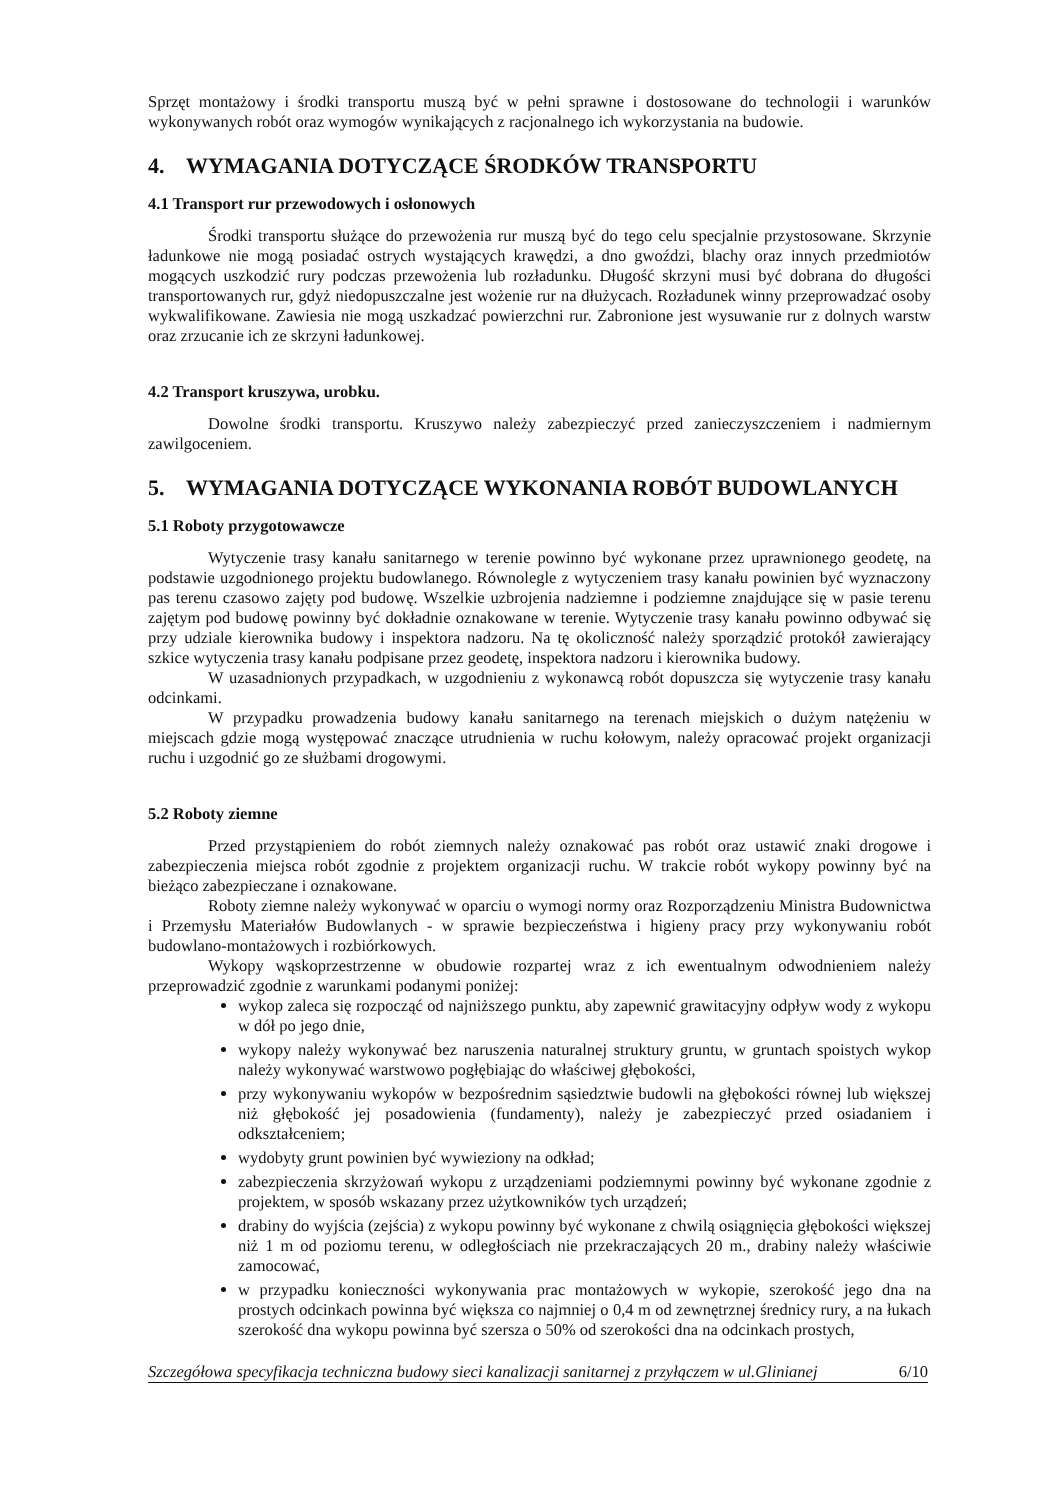Sprzęt montażowy i środki transportu muszą być w pełni sprawne i dostosowane do technologii i warunków wykonywanych robót oraz wymogów wynikających z racjonalnego ich wykorzystania na budowie.
4. WYMAGANIA DOTYCZĄCE ŚRODKÓW TRANSPORTU
4.1 Transport rur przewodowych i osłonowych
Środki transportu służące do przewożenia rur muszą być do tego celu specjalnie przystosowane. Skrzynie ładunkowe nie mogą posiadać ostrych wystających krawędzi, a dno gwoździ, blachy oraz innych przedmiotów mogących uszkodzić rury podczas przewożenia lub rozładunku. Długość skrzyni musi być dobrana do długości transportowanych rur, gdyż niedopuszczalne jest wożenie rur na dłużycach. Rozładunek winny przeprowadzać osoby wykwalifikowane. Zawiesia nie mogą uszkadzać powierzchni rur. Zabronione jest wysuwanie rur z dolnych warstw oraz zrzucanie ich ze skrzyni ładunkowej.
4.2 Transport kruszywa, urobku.
Dowolne środki transportu. Kruszywo należy zabezpieczyć przed zanieczyszczeniem i nadmiernym zawilgoceniem.
5. WYMAGANIA DOTYCZĄCE WYKONANIA ROBÓT BUDOWLANYCH
5.1 Roboty przygotowawcze
Wytyczenie trasy kanału sanitarnego w terenie powinno być wykonane przez uprawnionego geodetę, na podstawie uzgodnionego projektu budowlanego. Równolegle z wytyczeniem trasy kanału powinien być wyznaczony pas terenu czasowo zajęty pod budowę. Wszelkie uzbrojenia nadziemne i podziemne znajdujące się w pasie terenu zajętym pod budowę powinny być dokładnie oznakowane w terenie. Wytyczenie trasy kanału powinno odbywać się przy udziale kierownika budowy i inspektora nadzoru. Na tę okoliczność należy sporządzić protokół zawierający szkice wytyczenia trasy kanału podpisane przez geodetę, inspektora nadzoru i kierownika budowy.
W uzasadnionych przypadkach, w uzgodnieniu z wykonawcą robót dopuszcza się wytyczenie trasy kanału odcinkami.
W przypadku prowadzenia budowy kanału sanitarnego na terenach miejskich o dużym natężeniu w miejscach gdzie mogą występować znaczące utrudnienia w ruchu kołowym, należy opracować projekt organizacji ruchu i uzgodnić go ze służbami drogowymi.
5.2 Roboty ziemne
Przed przystąpieniem do robót ziemnych należy oznakować pas robót oraz ustawić znaki drogowe i zabezpieczenia miejsca robót zgodnie z projektem organizacji ruchu. W trakcie robót wykopy powinny być na bieżąco zabezpieczane i oznakowane.
Roboty ziemne należy wykonywać w oparciu o wymogi normy oraz Rozporządzeniu Ministra Budownictwa i Przemysłu Materiałów Budowlanych - w sprawie bezpieczeństwa i higieny pracy przy wykonywaniu robót budowlano-montażowych i rozbiórkowych.
Wykopy wąskoprzestrzenne w obudowie rozpartej wraz z ich ewentualnym odwodnieniem należy przeprowadzić zgodnie z warunkami podanymi poniżej:
wykop zaleca się rozpocząć od najniższego punktu, aby zapewnić grawitacyjny odpływ wody z wykopu w dół po jego dnie,
wykopy należy wykonywać bez naruszenia naturalnej struktury gruntu, w gruntach spoistych wykop należy wykonywać warstwowo pogłębiając do właściwej głębokości,
przy wykonywaniu wykopów w bezpośrednim sąsiedztwie budowli na głębokości równej lub większej niż głębokość jej posadowienia (fundamenty), należy je zabezpieczyć przed osiadaniem i odkształceniem;
wydobyty grunt powinien być wywieziony na odkład;
zabezpieczenia skrzyżowań wykopu z urządzeniami podziemnymi powinny być wykonane zgodnie z projektem, w sposób wskazany przez użytkowników tych urządzeń;
drabiny do wyjścia (zejścia) z wykopu powinny być wykonane z chwilą osiągnięcia głębokości większej niż 1 m od poziomu terenu, w odległościach nie przekraczających 20 m., drabiny należy właściwie zamocować,
w przypadku konieczności wykonywania prac montażowych w wykopie, szerokość jego dna na prostych odcinkach powinna być większa co najmniej o 0,4 m od zewnętrznej średnicy rury, a na łukach szerokość dna wykopu powinna być szersza o 50% od szerokości dna na odcinkach prostych,
Szczegółowa specyfikacja techniczna budowy sieci kanalizacji sanitarnej z przyłączem w ul.Glinianej 6/10